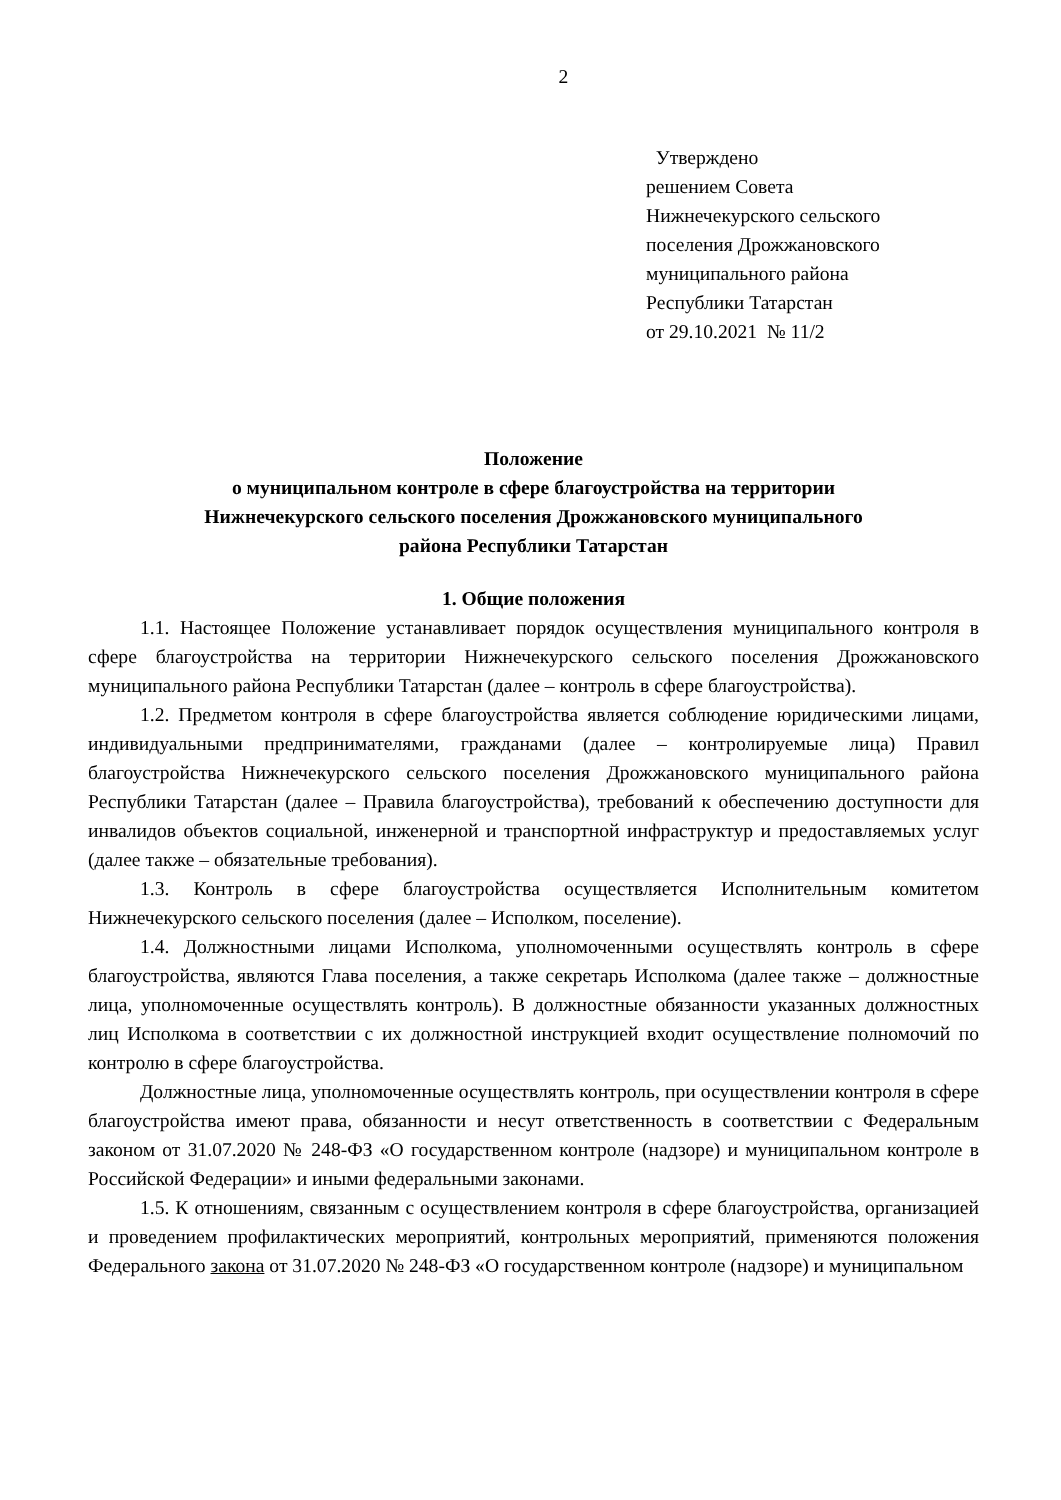2
Утверждено
решением Совета
Нижнечекурского сельского
поселения Дрожжановского
муниципального района
Республики Татарстан
от 29.10.2021 № 11/2
Положение
о муниципальном контроле в сфере благоустройства на территории
Нижнечекурского сельского поселения Дрожжановского муниципального
района Республики Татарстан
1. Общие положения
1.1. Настоящее Положение устанавливает порядок осуществления муниципального контроля в сфере благоустройства на территории Нижнечекурского сельского поселения Дрожжановского муниципального района Республики Татарстан (далее – контроль в сфере благоустройства).
1.2. Предметом контроля в сфере благоустройства является соблюдение юридическими лицами, индивидуальными предпринимателями, гражданами (далее – контролируемые лица) Правил благоустройства Нижнечекурского сельского поселения Дрожжановского муниципального района Республики Татарстан (далее – Правила благоустройства), требований к обеспечению доступности для инвалидов объектов социальной, инженерной и транспортной инфраструктур и предоставляемых услуг (далее также – обязательные требования).
1.3. Контроль в сфере благоустройства осуществляется Исполнительным комитетом Нижнечекурского сельского поселения (далее – Исполком, поселение).
1.4. Должностными лицами Исполкома, уполномоченными осуществлять контроль в сфере благоустройства, являются Глава поселения, а также секретарь Исполкома (далее также – должностные лица, уполномоченные осуществлять контроль). В должностные обязанности указанных должностных лиц Исполкома в соответствии с их должностной инструкцией входит осуществление полномочий по контролю в сфере благоустройства.
Должностные лица, уполномоченные осуществлять контроль, при осуществлении контроля в сфере благоустройства имеют права, обязанности и несут ответственность в соответствии с Федеральным законом от 31.07.2020 № 248-ФЗ «О государственном контроле (надзоре) и муниципальном контроле в Российской Федерации» и иными федеральными законами.
1.5. К отношениям, связанным с осуществлением контроля в сфере благоустройства, организацией и проведением профилактических мероприятий, контрольных мероприятий, применяются положения Федерального закона от 31.07.2020 № 248-ФЗ «О государственном контроле (надзоре) и муниципальном